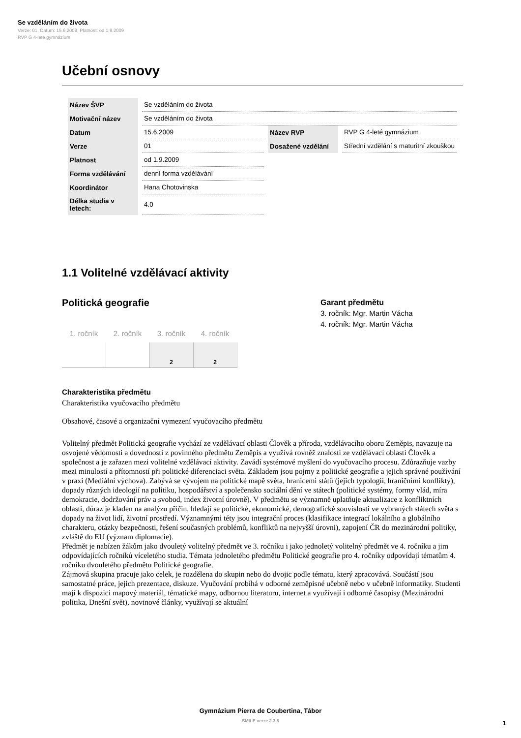Se vzděláním do života
Verze: 01, Datum: 15.6.2009, Platnost: od 1.9.2009
RVP G 4-leté gymnázium
Učební osnovy
| Název ŠVP | Se vzděláním do života | | |
| Motivační název | Se vzděláním do života | | |
| Datum | 15.6.2009 | Název RVP | RVP G 4-leté gymnázium |
| Verze | 01 | Dosažené vzdělání | Střední vzdělání s maturitní zkouškou |
| Platnost | od 1.9.2009 | | |
| Forma vzdělávání | denní forma vzdělávání | | |
| Koordinátor | Hana Chotovinska | | |
| Délka studia v letech: | 4.0 | | |
1.1 Volitelné vzdělávací aktivity
Politická geografie
| 1. ročník | 2. ročník | 3. ročník | 4. ročník |
| --- | --- | --- | --- |
| | | 2 | 2 |
Garant předmětu
3. ročník: Mgr. Martin Vácha
4. ročník: Mgr. Martin Vácha
Charakteristika předmětu
Charakteristika vyučovacího předmětu
Obsahové, časové a organizační vymezení vyučovacího předmětu
Volitelný předmět Politická geografie vychází ze vzdělávací oblasti Člověk a příroda, vzdělávacího oboru Zeměpis, navazuje na osvojené vědomosti a dovednosti z povinného předmětu Zeměpis a využívá rovněž znalosti ze vzdělávací oblasti Člověk a společnost a je zařazen mezi volitelné vzdělávací aktivity. Zavádí systémové myšlení do vyučovacího procesu. Zdůrazňuje vazby mezi minulostí a přítomností při politické diferenciaci světa. Základem jsou pojmy z politické geografie a jejich správné používání v praxi (Mediální výchova). Zabývá se vývojem na politické mapě světa, hranicemi států (jejich typologií, hraničními konflikty), dopady různých ideologií na politiku, hospodářství a společensko sociální dění ve státech (politické systémy, formy vlád, míra demokracie, dodržování práv a svobod, index životní úrovně). V předmětu se významně uplatňuje aktualizace z konfliktních oblastí, důraz je kladen na analýzu příčin, hledají se politické, ekonomické, demografické souvislosti ve vybraných státech světa s dopady na život lidí, životní prostředí. Významnými téty jsou integrační proces (klasifikace integrací lokálního a globálního charakteru, otázky bezpečnosti, řešení současných problémů, konfliktů na nejvyšší úrovni), zapojení ČR do mezinárodní politiky, zvláště do EU (význam diplomacie).
Předmět je nabízen žákům jako dvouletý volitelný předmět ve 3. ročníku i jako jednoletý volitelný předmět ve 4. ročníku a jim odpovídajících ročníků víceletého studia. Témata jednoletého předmětu Politické geografie pro 4. ročníky odpovídají tématům 4. ročníku dvouletého předmětu Politické geografie.
Zájmová skupina pracuje jako celek, je rozdělena do skupin nebo do dvojic podle tématu, který zpracovává. Součástí jsou samostatné práce, jejich prezentace, diskuze. Vyučování probíhá v odborné zeměpisné učebně nebo v učebně informatiky. Studenti mají k dispozici mapový materiál, tématické mapy, odbornou literaturu, internet a využívají i odborné časopisy (Mezinárodní politika, Dnešní svět), novinové články, využívají se aktuální
Gymnázium Pierra de Coubertina, Tábor
SMILE verze 2.3.5
1